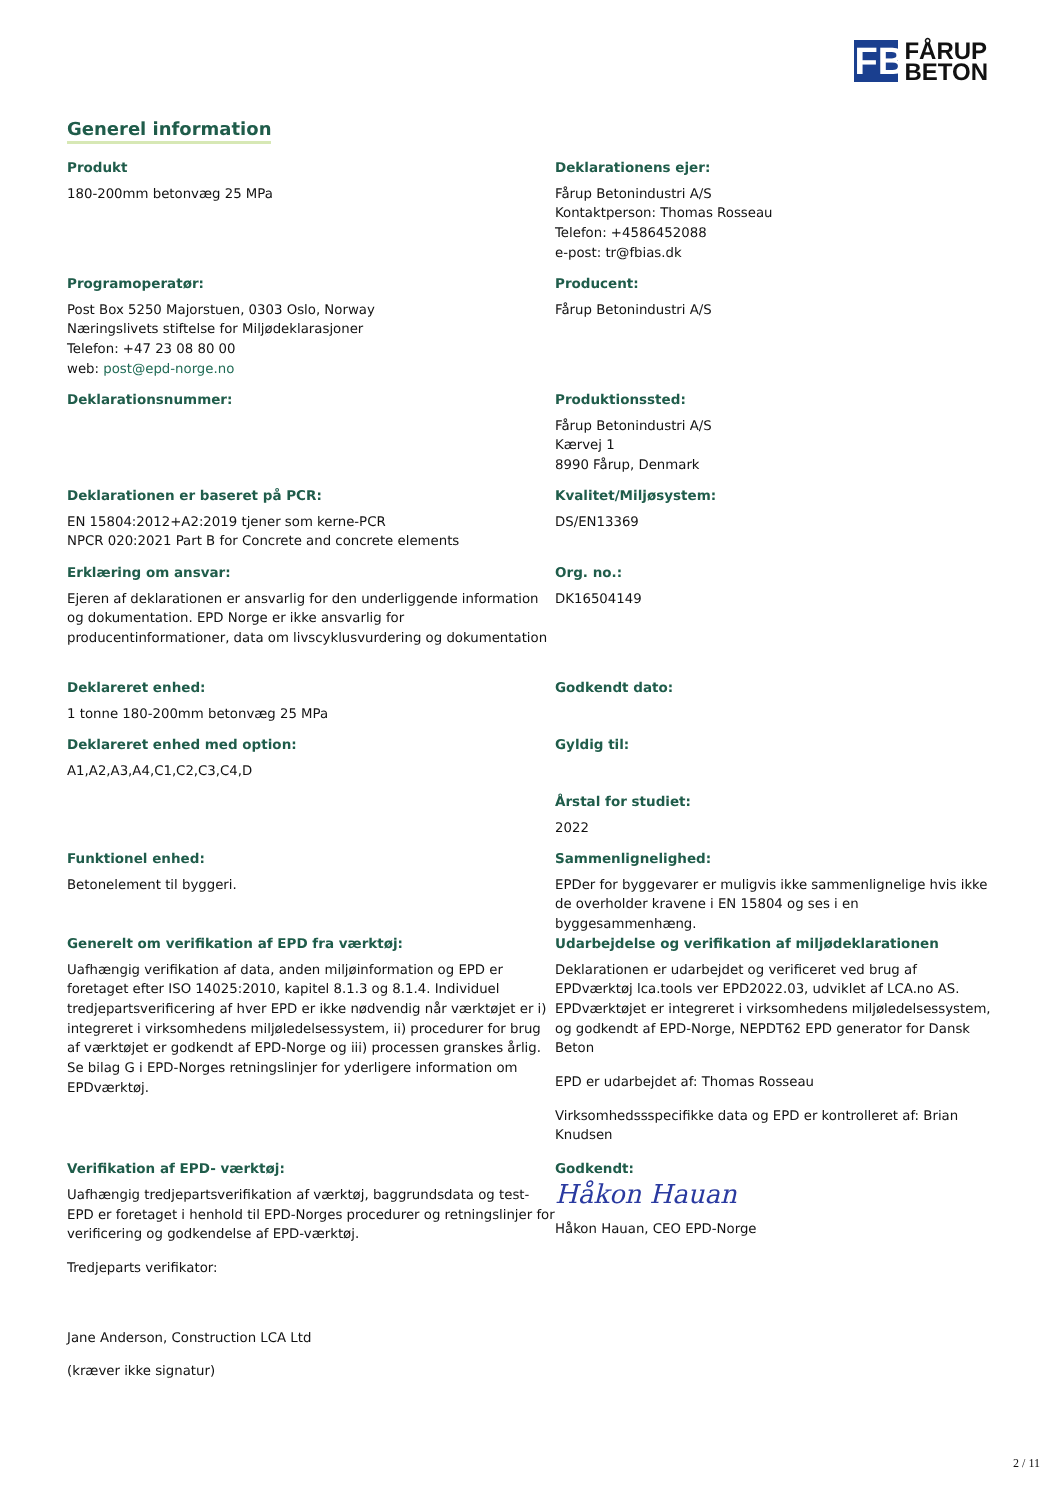FB
FÅRUP
BETON
Generel information
Produkt
180-200mm betonvæg 25 MPa
Deklarationens ejer:
Fårup Betonindustri A/S
Kontaktperson: Thomas Rosseau
Telefon: +4586452088
e-post: tr@fbias.dk
Programoperatør:
Post Box 5250 Majorstuen, 0303 Oslo, Norway
Næringslivets stiftelse for Miljødeklarasjoner
Telefon: +47 23 08 80 00
web: post@epd-norge.no
Producent:
Fårup Betonindustri A/S
Deklarationsnummer:
Produktionssted:
Fårup Betonindustri A/S
Kærvej 1
8990 Fårup, Denmark
Deklarationen er baseret på PCR:
EN 15804:2012+A2:2019 tjener som kerne-PCR
NPCR 020:2021 Part B for Concrete and concrete elements
Kvalitet/Miljøsystem:
DS/EN13369
Erklæring om ansvar:
Ejeren af deklarationen er ansvarlig for den underliggende information og dokumentation. EPD Norge er ikke ansvarlig for producentinformationer, data om livscyklusvurdering og dokumentation
Org. no.:
DK16504149
Deklareret enhed:
1 tonne 180-200mm betonvæg 25 MPa
Godkendt dato:
Deklareret enhed med option:
A1,A2,A3,A4,C1,C2,C3,C4,D
Gyldig til:
Årstal for studiet:
2022
Funktionel enhed:
Betonelement til byggeri.
Sammenlignelighed:
EPDer for byggevarer er muligvis ikke sammenlignelige hvis ikke de overholder kravene i EN 15804 og ses i en byggesammenhæng.
Generelt om verifikation af EPD fra værktøj:
Uafhængig verifikation af data, anden miljøinformation og EPD er foretaget efter ISO 14025:2010, kapitel 8.1.3 og 8.1.4. Individuel tredjepartsverificering af hver EPD er ikke nødvendig når værktøjet er i) integreret i virksomhedens miljøledelsessystem, ii) procedurer for brug af værktøjet er godkendt af EPD-Norge og iii) processen granskes årlig. Se bilag G i EPD-Norges retningslinjer for yderligere information om EPDværktøj.
Udarbejdelse og verifikation af miljødeklarationen
Deklarationen er udarbejdet og verificeret ved brug af EPDværktøj lca.tools ver EPD2022.03, udviklet af LCA.no AS. EPDværktøjet er integreret i virksomhedens miljøledelsessystem, og godkendt af EPD-Norge, NEPDT62 EPD generator for Dansk Beton
EPD er udarbejdet af: Thomas Rosseau
Virksomhedssspecifikke data og EPD er kontrolleret af: Brian Knudsen
Verifikation af EPD- værktøj:
Uafhængig tredjepartsverifikation af værktøj, baggrundsdata og test-EPD er foretaget i henhold til EPD-Norges procedurer og retningslinjer for verificering og godkendelse af EPD-værktøj.
Tredjeparts verifikator:
Jane Anderson, Construction LCA Ltd
(kræver ikke signatur)
Godkendt:
Håkon Hauan
Håkon Hauan, CEO EPD-Norge
2 / 11